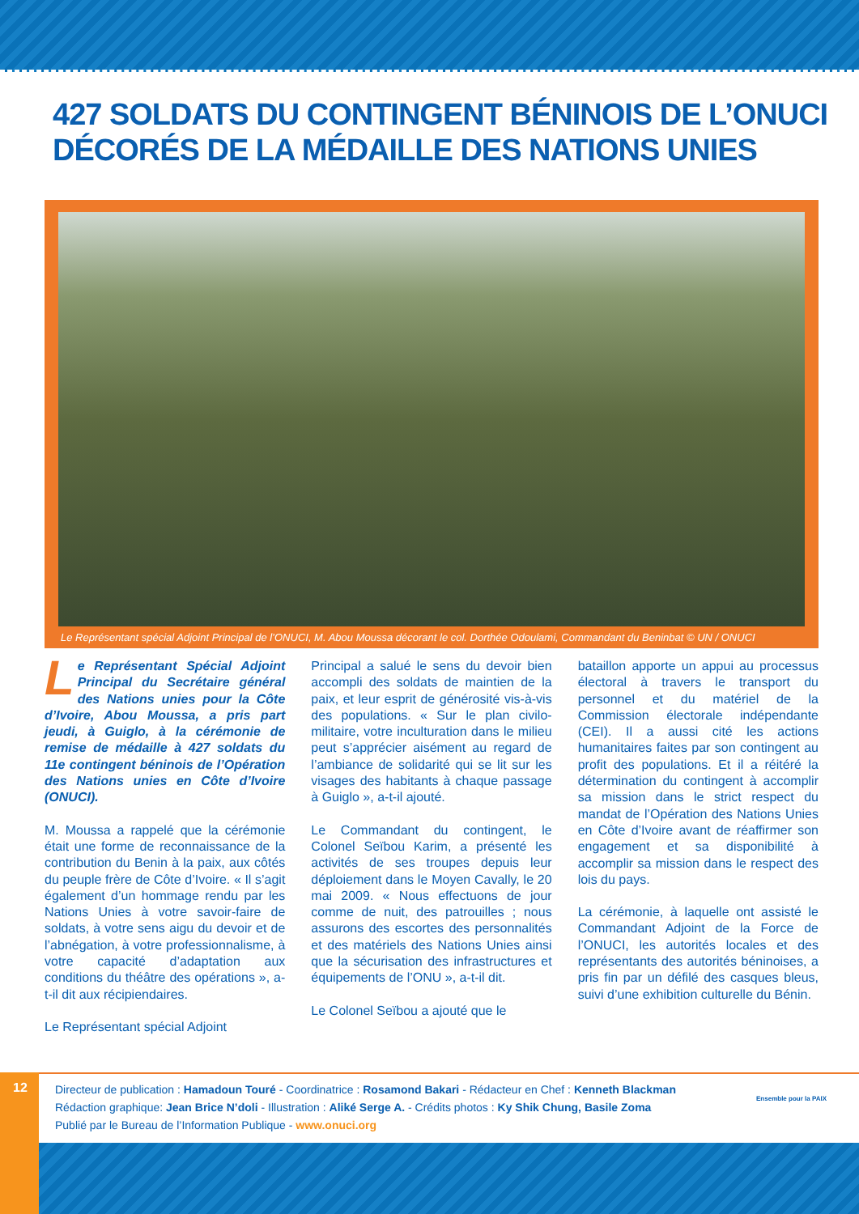427 SOLDATS DU CONTINGENT BÉNINOIS DE L’ONUCI
DÉCORÉS DE LA MÉDAILLE DES NATIONS UNIES
Le Représentant spécial Adjoint Principal de l’ONUCI, M. Abou Moussa décorant le col. Dorthée Odoulami, Commandant du Beninbat © UN / ONUCI
Le Représentant Spécial Adjoint Principal du Secrétaire général des Nations unies pour la Côte d’Ivoire, Abou Moussa, a pris part jeudi, à Guiglo, à la cérémonie de remise de médaille à 427 soldats du 11e contingent béninois de l’Opération des Nations unies en Côte d’Ivoire (ONUCI).
M. Moussa a rappelé que la cérémonie était une forme de reconnaissance de la contribution du Benin à la paix, aux côtés du peuple frère de Côte d’Ivoire. « Il s’agit également d’un hommage rendu par les Nations Unies à votre savoir-faire de soldats, à votre sens aigu du devoir et de l’abnégation, à votre professionnalisme, à votre capacité d’adaptation aux conditions du théâtre des opérations », a-t-il dit aux récipiendaires.
Le Représentant spécial Adjoint
Principal a salué le sens du devoir bien accompli des soldats de maintien de la paix, et leur esprit de générosité vis-à-vis des populations. « Sur le plan civilo-militaire, votre inculturation dans le milieu peut s’apprécier aisément au regard de l’ambiance de solidarité qui se lit sur les visages des habitants à chaque passage à Guiglo », a-t-il ajouté.
Le Commandant du contingent, le Colonel Seïbou Karim, a présenté les activités de ses troupes depuis leur déploiement dans le Moyen Cavally, le 20 mai 2009. « Nous effectuons de jour comme de nuit, des patrouilles ; nous assurons des escortes des personnalités et des matériels des Nations Unies ainsi que la sécurisation des infrastructures et équipements de l’ONU », a-t-il dit.
Le Colonel Seïbou a ajouté que le
bataillon apporte un appui au processus électoral à travers le transport du personnel et du matériel de la Commission électorale indépendante (CEI). Il a aussi cité les actions humanitaires faites par son contingent au profit des populations. Et il a réitéré la détermination du contingent à accomplir sa mission dans le strict respect du mandat de l’Opération des Nations Unies en Côte d’Ivoire avant de réaffirmer son engagement et sa disponibilité à accomplir sa mission dans le respect des lois du pays.
La cérémonie, à laquelle ont assisté le Commandant Adjoint de la Force de l’ONUCI, les autorités locales et des représentants des autorités béninoises, a pris fin par un défilé des casques bleus, suivi d’une exhibition culturelle du Bénin.
12
Directeur de publication : Hamadoun Touré - Coordinatrice : Rosamond Bakari - Rédacteur en Chef : Kenneth Blackman
Rédaction graphique: Jean Brice N’doli - Illustration : Aliké Serge A. - Crédits photos : Ky Shik Chung, Basile Zoma
Publié par le Bureau de l’Information Publique - www.onuci.org
Ensemble pour la PAIX